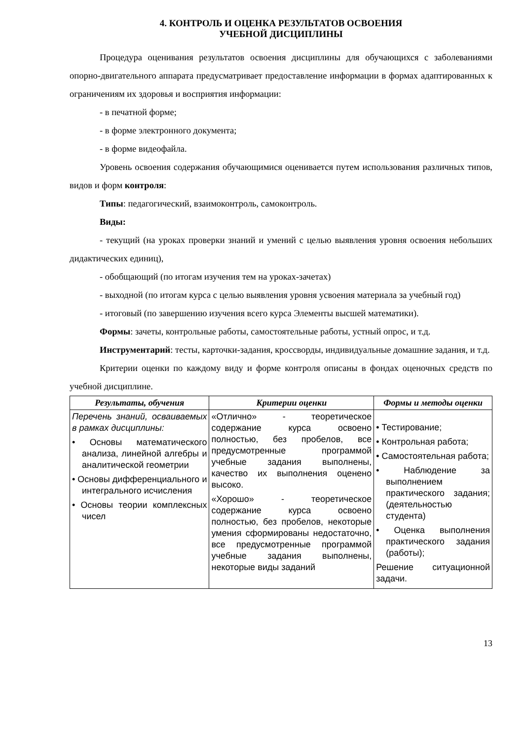4. КОНТРОЛЬ И ОЦЕНКА РЕЗУЛЬТАТОВ ОСВОЕНИЯ
УЧЕБНОЙ ДИСЦИПЛИНЫ
Процедура оценивания результатов освоения дисциплины для обучающихся с заболеваниями опорно-двигательного аппарата предусматривает предоставление информации в формах адаптированных к ограничениям их здоровья и восприятия информации:
- в печатной форме;
- в форме электронного документа;
- в форме видеофайла.
Уровень освоения содержания обучающимися оценивается путем использования различных типов, видов и форм контроля:
Типы: педагогический, взаимоконтроль, самоконтроль.
Виды:
- текущий (на уроках проверки знаний и умений с целью выявления уровня освоения небольших дидактических единиц),
- обобщающий (по итогам изучения тем на уроках-зачетах)
- выходной (по итогам курса с целью выявления уровня усвоения материала за учебный год)
- итоговый (по завершению изучения всего курса Элементы высшей математики).
Формы: зачеты, контрольные работы, самостоятельные работы, устный опрос, и т.д.
Инструментарий: тесты, карточки-задания, кроссворды, индивидуальные домашние задания, и т.д.
Критерии оценки по каждому виду и форме контроля описаны в фондах оценочных средств по учебной дисциплине.
| Результаты, обучения | Критерии оценки | Формы и методы оценки |
| --- | --- | --- |
| Перечень знаний, осваиваемых в рамках дисциплины: • Основы математического анализа, линейной алгебры и аналитической геометрии • Основы дифференциального и интегрального исчисления • Основы теории комплексных чисел | «Отлично» - теоретическое содержание курса освоено полностью, без пробелов, все предусмотренные программой учебные задания выполнены, качество их выполнения оценено высоко. «Хорошо» - теоретическое содержание курса освоено полностью, без пробелов, некоторые умения сформированы недостаточно, все предусмотренные программой учебные задания выполнены, некоторые виды заданий | • Тестирование; • Контрольная работа; • Самостоятельная работа; • Наблюдение за выполнением практического задания; (деятельностью студента) • Оценка выполнения практического задания (работы); Решение ситуационной задачи. |
13